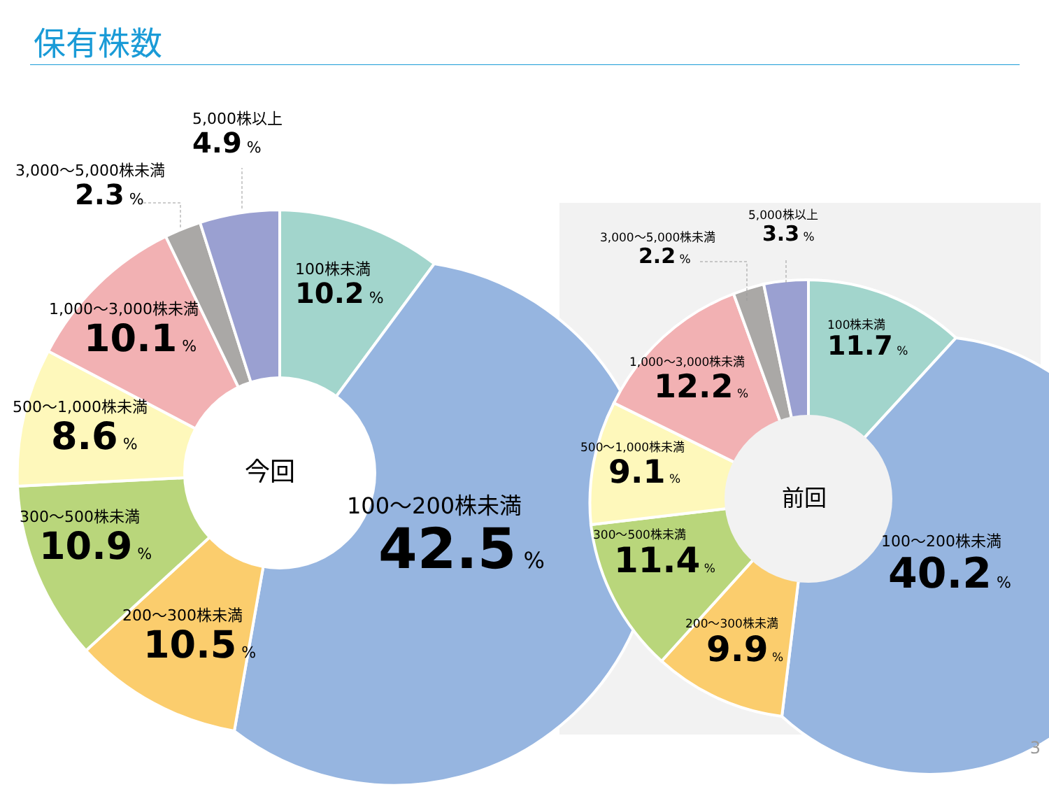保有株数
5,000株以上
4.9 %
3,000～5,000株未満
2.3 %
100株未満
10.2 %
1,000～3,000株未満
10.1 %
500～1,000株未満
8.6 %
300～500株未満
10.9 %
200～300株未満
10.5 %
100～200株未満
42.5 %
今回
5,000株以上
3.3 %
3,000～5,000株未満
2.2 %
100株未満
11.7 %
1,000～3,000株未満
12.2 %
500～1,000株未満
9.1 %
300～500株未満
11.4 %
200～300株未満
9.9 %
100～200株未満
40.2 %
前回
3